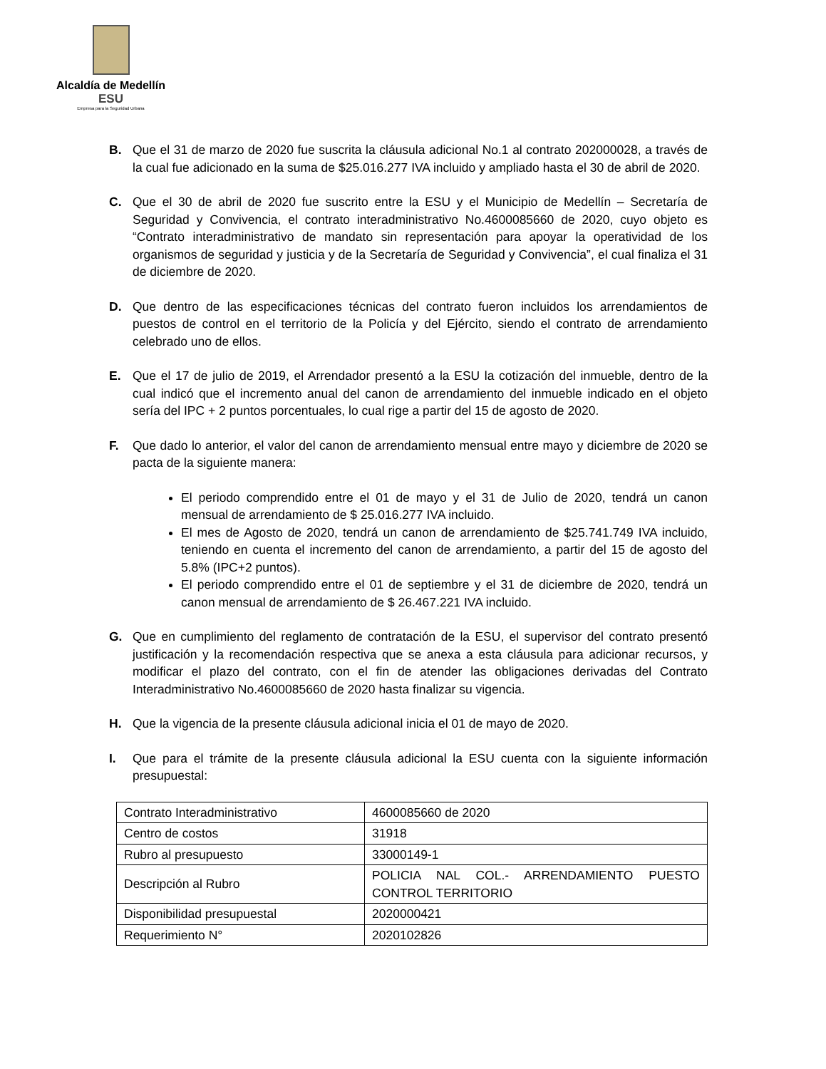Alcaldía de Medellín
ESU
Empresa para la Seguridad Urbana
B. Que el 31 de marzo de 2020 fue suscrita la cláusula adicional No.1 al contrato 202000028, a través de la cual fue adicionado en la suma de $25.016.277 IVA incluido y ampliado hasta el 30 de abril de 2020.
C. Que el 30 de abril de 2020 fue suscrito entre la ESU y el Municipio de Medellín – Secretaría de Seguridad y Convivencia, el contrato interadministrativo No.4600085660 de 2020, cuyo objeto es “Contrato interadministrativo de mandato sin representación para apoyar la operatividad de los organismos de seguridad y justicia y de la Secretaría de Seguridad y Convivencia”, el cual finaliza el 31 de diciembre de 2020.
D. Que dentro de las especificaciones técnicas del contrato fueron incluidos los arrendamientos de puestos de control en el territorio de la Policía y del Ejército, siendo el contrato de arrendamiento celebrado uno de ellos.
E. Que el 17 de julio de 2019, el Arrendador presentó a la ESU la cotización del inmueble, dentro de la cual indicó que el incremento anual del canon de arrendamiento del inmueble indicado en el objeto sería del IPC + 2 puntos porcentuales, lo cual rige a partir del 15 de agosto de 2020.
F. Que dado lo anterior, el valor del canon de arrendamiento mensual entre mayo y diciembre de 2020 se pacta de la siguiente manera:
El periodo comprendido entre el 01 de mayo y el 31 de Julio de 2020, tendrá un canon mensual de arrendamiento de $ 25.016.277 IVA incluido.
El mes de Agosto de 2020, tendrá un canon de arrendamiento de $25.741.749 IVA incluido, teniendo en cuenta el incremento del canon de arrendamiento, a partir del 15 de agosto del 5.8% (IPC+2 puntos).
El periodo comprendido entre el 01 de septiembre y el 31 de diciembre de 2020, tendrá un canon mensual de arrendamiento de $ 26.467.221 IVA incluido.
G. Que en cumplimiento del reglamento de contratación de la ESU, el supervisor del contrato presentó justificación y la recomendación respectiva que se anexa a esta cláusula para adicionar recursos, y modificar el plazo del contrato, con el fin de atender las obligaciones derivadas del Contrato Interadministrativo No.4600085660 de 2020 hasta finalizar su vigencia.
H. Que la vigencia de la presente cláusula adicional inicia el 01 de mayo de 2020.
I. Que para el trámite de la presente cláusula adicional la ESU cuenta con la siguiente información presupuestal:
| Contrato Interadministrativo | 4600085660 de 2020 |
| Centro de costos | 31918 |
| Rubro al presupuesto | 33000149-1 |
| Descripción al Rubro | POLICIA NAL COL.- ARRENDAMIENTO PUESTO CONTROL TERRITORIO |
| Disponibilidad presupuestal | 2020000421 |
| Requerimiento N° | 2020102826 |